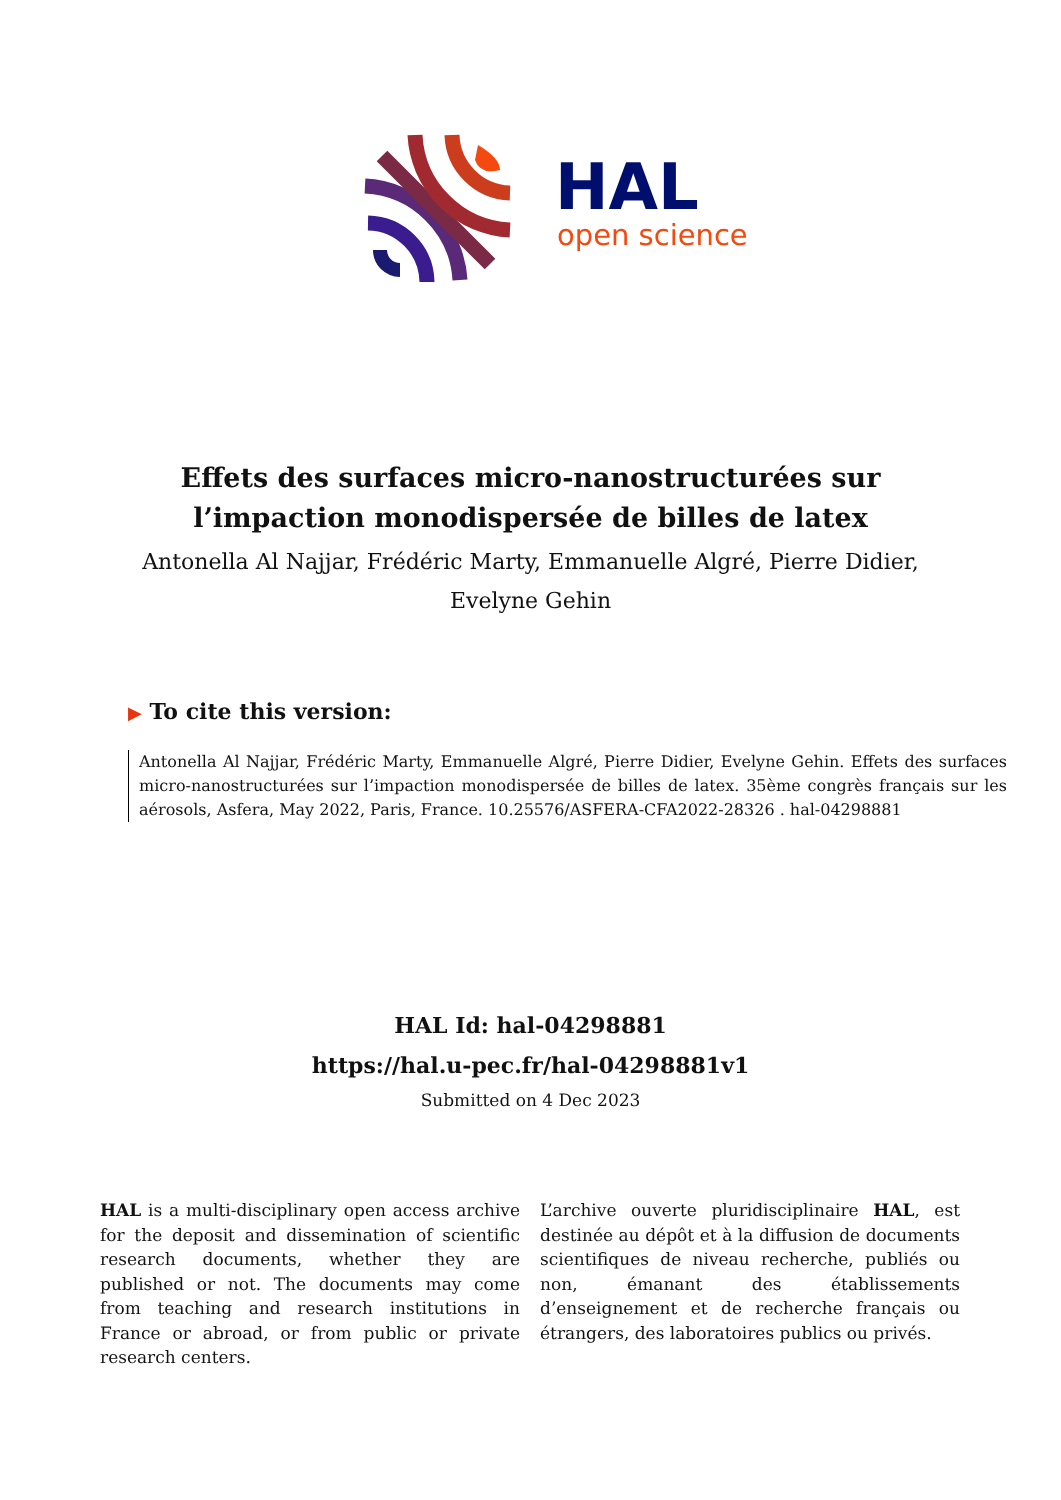HAL
open science
Effets des surfaces micro-nanostructurées sur
l’impaction monodispersée de billes de latex
Antonella Al Najjar, Frédéric Marty, Emmanuelle Algré, Pierre Didier,
Evelyne Gehin
▶ To cite this version:
Antonella Al Najjar, Frédéric Marty, Emmanuelle Algré, Pierre Didier, Evelyne Gehin. Effets des surfaces micro-nanostructurées sur l’impaction monodispersée de billes de latex. 35ème congrès français sur les aérosols, Asfera, May 2022, Paris, France. 10.25576/ASFERA-CFA2022-28326 . hal-04298881
HAL Id: hal-04298881
https://hal.u-pec.fr/hal-04298881v1
Submitted on 4 Dec 2023
HAL is a multi-disciplinary open access archive for the deposit and dissemination of scientific research documents, whether they are published or not. The documents may come from teaching and research institutions in France or abroad, or from public or private research centers.
L’archive ouverte pluridisciplinaire HAL, est destinée au dépôt et à la diffusion de documents scientifiques de niveau recherche, publiés ou non, émanant des établissements d’enseignement et de recherche français ou étrangers, des laboratoires publics ou privés.